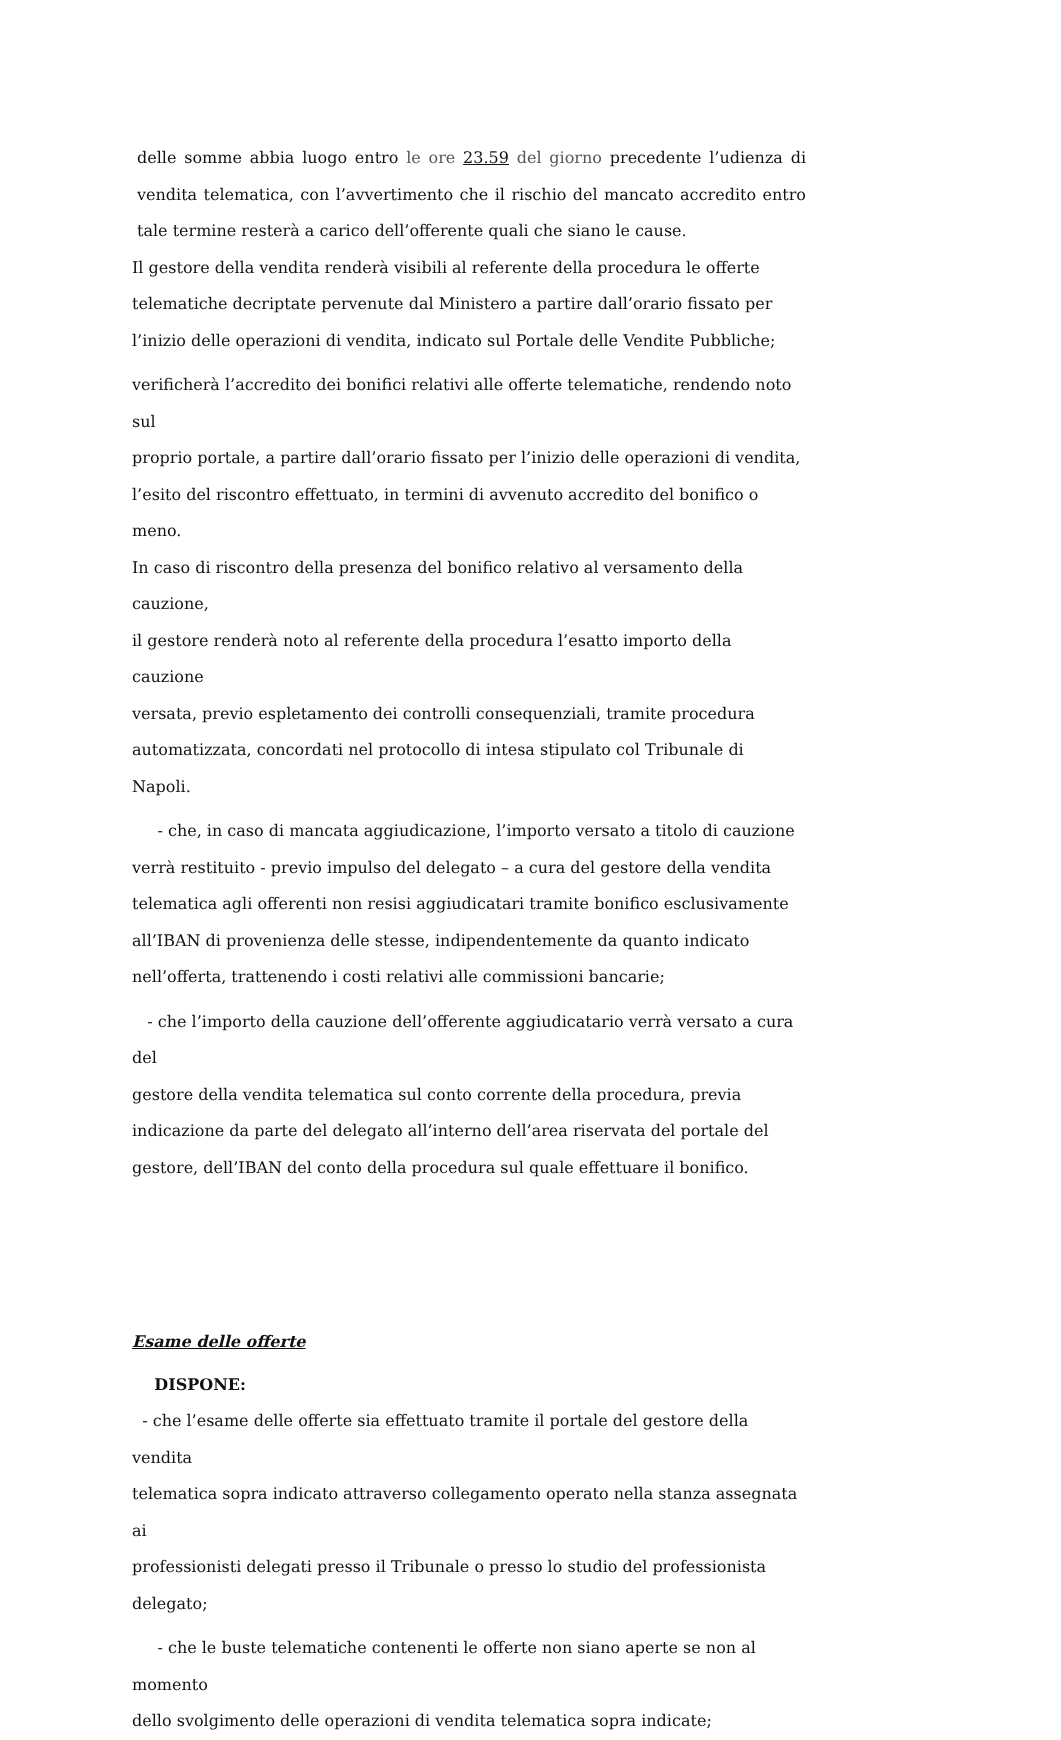delle somme abbia luogo entro le ore 23.59 del giorno precedente l’udienza di vendita telematica, con l’avvertimento che il rischio del mancato accredito entro tale termine resterà a carico dell’offerente quali che siano le cause.
Il gestore della vendita renderà visibili al referente della procedura le offerte
telematiche decriptate pervenute dal Ministero a partire dall’orario fissato per
l’inizio delle operazioni di vendita, indicato sul Portale delle Vendite Pubbliche;
verificherà l’accredito dei bonifici relativi alle offerte telematiche, rendendo noto sul
proprio portale, a partire dall’orario fissato per l’inizio delle operazioni di vendita,
l’esito del riscontro effettuato, in termini di avvenuto accredito del bonifico o meno.
In caso di riscontro della presenza del bonifico relativo al versamento della cauzione,
il gestore renderà noto al referente della procedura l’esatto importo della cauzione
versata, previo espletamento dei controlli consequenziali, tramite procedura
automatizzata, concordati nel protocollo di intesa stipulato col Tribunale di Napoli.
- che, in caso di mancata aggiudicazione, l’importo versato a titolo di cauzione
verrà restituito - previo impulso del delegato – a cura del gestore della vendita
telematica agli offerenti non resisi aggiudicatari tramite bonifico esclusivamente
all’IBAN di provenienza delle stesse, indipendentemente da quanto indicato
nell’offerta, trattenendo i costi relativi alle commissioni bancarie;
- che l’importo della cauzione dell’offerente aggiudicatario verrà versato a cura del
gestore della vendita telematica sul conto corrente della procedura, previa
indicazione da parte del delegato all’interno dell’area riservata del portale del
gestore, dell’IBAN del conto della procedura sul quale effettuare il bonifico.
Esame delle offerte
DISPONE:
- che l’esame delle offerte sia effettuato tramite il portale del gestore della vendita
telematica sopra indicato attraverso collegamento operato nella stanza assegnata ai
professionisti delegati presso il Tribunale o presso lo studio del professionista
delegato;
- che le buste telematiche contenenti le offerte non siano aperte se non al momento
dello svolgimento delle operazioni di vendita telematica sopra indicate;